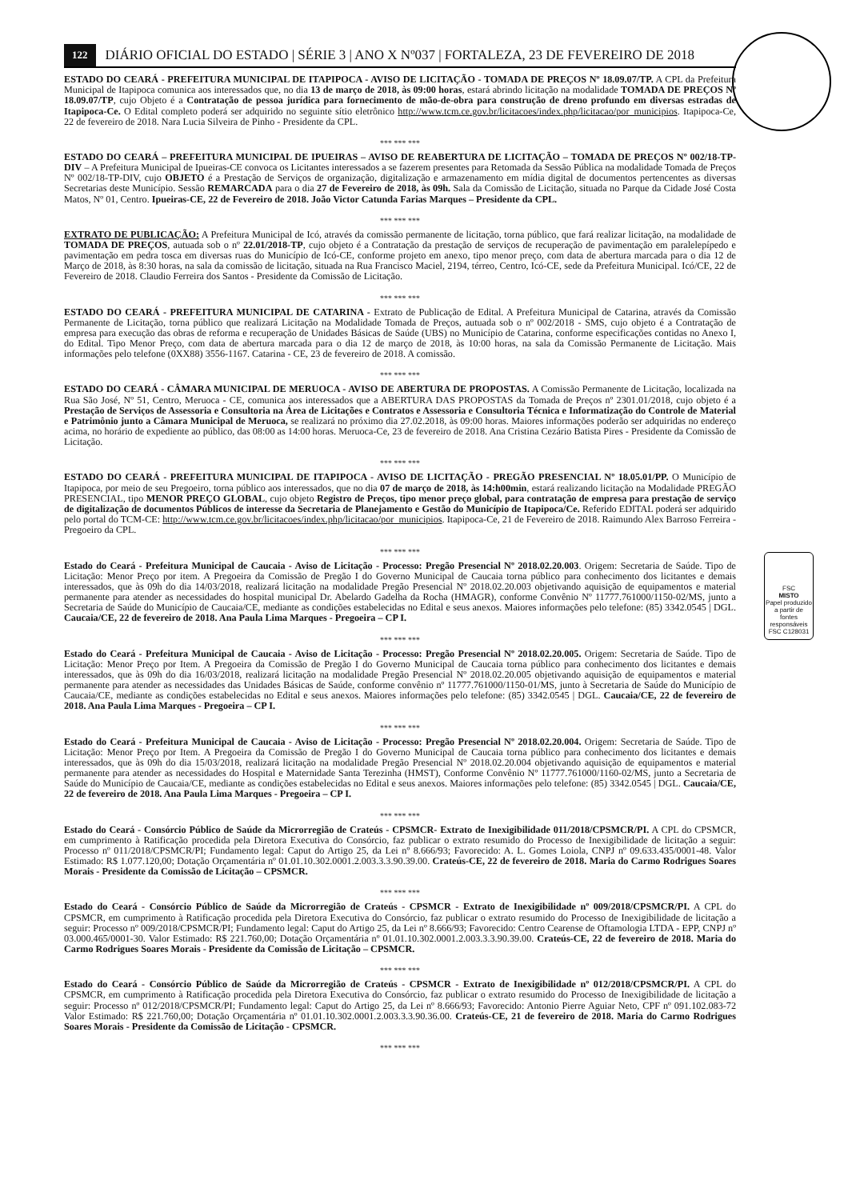FSC
MISTO
Papel produzido a partir de fontes responsáveis
FSC C128031
122 DIÁRIO OFICIAL DO ESTADO | SÉRIE 3 | ANO X Nº037 | FORTALEZA, 23 DE FEVEREIRO DE 2018
ESTADO DO CEARÁ - PREFEITURA MUNICIPAL DE ITAPIPOCA - AVISO DE LICITAÇÃO - TOMADA DE PREÇOS Nº 18.09.07/TP. A CPL da Prefeitura Municipal de Itapipoca comunica aos interessados que, no dia 13 de março de 2018, às 09:00 horas, estará abrindo licitação na modalidade TOMADA DE PREÇOS Nº 18.09.07/TP, cujo Objeto é a Contratação de pessoa jurídica para fornecimento de mão-de-obra para construção de dreno profundo em diversas estradas de Itapipoca-Ce. O Edital completo poderá ser adquirido no seguinte sítio eletrônico http://www.tcm.ce.gov.br/licitacoes/index.php/licitacao/por_municipios. Itapipoca-Ce, 22 de fevereiro de 2018. Nara Lucia Silveira de Pinho - Presidente da CPL.
*** *** ***
ESTADO DO CEARÁ – PREFEITURA MUNICIPAL DE IPUEIRAS – AVISO DE REABERTURA DE LICITAÇÃO – TOMADA DE PREÇOS Nº 002/18-TP-DIV – A Prefeitura Municipal de Ipueiras-CE convoca os Licitantes interessados a se fazerem presentes para Retomada da Sessão Pública na modalidade Tomada de Preços Nº 002/18-TP-DIV, cujo OBJETO é a Prestação de Serviços de organização, digitalização e armazenamento em mídia digital de documentos pertencentes as diversas Secretarias deste Município. Sessão REMARCADA para o dia 27 de Fevereiro de 2018, às 09h. Sala da Comissão de Licitação, situada no Parque da Cidade José Costa Matos, Nº 01, Centro. Ipueiras-CE, 22 de Fevereiro de 2018. João Victor Catunda Farias Marques – Presidente da CPL.
*** *** ***
EXTRATO DE PUBLICAÇÃO: A Prefeitura Municipal de Icó, através da comissão permanente de licitação, torna público, que fará realizar licitação, na modalidade de TOMADA DE PREÇOS, autuada sob o nº 22.01/2018-TP, cujo objeto é a Contratação da prestação de serviços de recuperação de pavimentação em paralelepípedo e pavimentação em pedra tosca em diversas ruas do Município de Icó-CE, conforme projeto em anexo, tipo menor preço, com data de abertura marcada para o dia 12 de Março de 2018, às 8:30 horas, na sala da comissão de licitação, situada na Rua Francisco Maciel, 2194, térreo, Centro, Icó-CE, sede da Prefeitura Municipal. Icó/CE, 22 de Fevereiro de 2018. Claudio Ferreira dos Santos - Presidente da Comissão de Licitação.
*** *** ***
ESTADO DO CEARÁ - PREFEITURA MUNICIPAL DE CATARINA - Extrato de Publicação de Edital. A Prefeitura Municipal de Catarina, através da Comissão Permanente de Licitação, torna público que realizará Licitação na Modalidade Tomada de Preços, autuada sob o nº 002/2018 - SMS, cujo objeto é a Contratação de empresa para execução das obras de reforma e recuperação de Unidades Básicas de Saúde (UBS) no Município de Catarina, conforme especificações contidas no Anexo I, do Edital. Tipo Menor Preço, com data de abertura marcada para o dia 12 de março de 2018, às 10:00 horas, na sala da Comissão Permanente de Licitação. Mais informações pelo telefone (0XX88) 3556-1167. Catarina - CE, 23 de fevereiro de 2018. A comissão.
*** *** ***
ESTADO DO CEARÁ - CÂMARA MUNICIPAL DE MERUOCA - AVISO DE ABERTURA DE PROPOSTAS. A Comissão Permanente de Licitação, localizada na Rua São José, Nº 51, Centro, Meruoca - CE, comunica aos interessados que a ABERTURA DAS PROPOSTAS da Tomada de Preços nº 2301.01/2018, cujo objeto é a Prestação de Serviços de Assessoria e Consultoria na Área de Licitações e Contratos e Assessoria e Consultoria Técnica e Informatização do Controle de Material e Patrimônio junto a Câmara Municipal de Meruoca, se realizará no próximo dia 27.02.2018, às 09:00 horas. Maiores informações poderão ser adquiridas no endereço acima, no horário de expediente ao público, das 08:00 as 14:00 horas. Meruoca-Ce, 23 de fevereiro de 2018. Ana Cristina Cezário Batista Pires - Presidente da Comissão de Licitação.
*** *** ***
ESTADO DO CEARÁ - PREFEITURA MUNICIPAL DE ITAPIPOCA - AVISO DE LICITAÇÃO - PREGÃO PRESENCIAL Nº 18.05.01/PP. O Município de Itapipoca, por meio de seu Pregoeiro, torna público aos interessados, que no dia 07 de março de 2018, às 14:h00min, estará realizando licitação na Modalidade PREGÃO PRESENCIAL, tipo MENOR PREÇO GLOBAL, cujo objeto Registro de Preços, tipo menor preço global, para contratação de empresa para prestação de serviço de digitalização de documentos Públicos de interesse da Secretaria de Planejamento e Gestão do Município de Itapipoca/Ce. Referido EDITAL poderá ser adquirido pelo portal do TCM-CE: http://www.tcm.ce.gov.br/licitacoes/index.php/licitacao/por_municipios. Itapipoca-Ce, 21 de Fevereiro de 2018. Raimundo Alex Barroso Ferreira - Pregoeiro da CPL.
*** *** ***
Estado do Ceará - Prefeitura Municipal de Caucaia - Aviso de Licitação - Processo: Pregão Presencial Nº 2018.02.20.003. Origem: Secretaria de Saúde. Tipo de Licitação: Menor Preço por item. A Pregoeira da Comissão de Pregão I do Governo Municipal de Caucaia torna público para conhecimento dos licitantes e demais interessados, que às 09h do dia 14/03/2018, realizará licitação na modalidade Pregão Presencial Nº 2018.02.20.003 objetivando aquisição de equipamentos e material permanente para atender as necessidades do hospital municipal Dr. Abelardo Gadelha da Rocha (HMAGR), conforme Convênio Nº 11777.761000/1150-02/MS, junto a Secretaria de Saúde do Município de Caucaia/CE, mediante as condições estabelecidas no Edital e seus anexos. Maiores informações pelo telefone: (85) 3342.0545 | DGL. Caucaia/CE, 22 de fevereiro de 2018. Ana Paula Lima Marques - Pregoeira – CP I.
*** *** ***
Estado do Ceará - Prefeitura Municipal de Caucaia - Aviso de Licitação - Processo: Pregão Presencial Nº 2018.02.20.005. Origem: Secretaria de Saúde. Tipo de Licitação: Menor Preço por Item. A Pregoeira da Comissão de Pregão I do Governo Municipal de Caucaia torna público para conhecimento dos licitantes e demais interessados, que às 09h do dia 16/03/2018, realizará licitação na modalidade Pregão Presencial Nº 2018.02.20.005 objetivando aquisição de equipamentos e material permanente para atender as necessidades das Unidades Básicas de Saúde, conforme convênio nº 11777.761000/1150-01/MS, junto à Secretaria de Saúde do Município de Caucaia/CE, mediante as condições estabelecidas no Edital e seus anexos. Maiores informações pelo telefone: (85) 3342.0545 | DGL. Caucaia/CE, 22 de fevereiro de 2018. Ana Paula Lima Marques - Pregoeira – CP I.
*** *** ***
Estado do Ceará - Prefeitura Municipal de Caucaia - Aviso de Licitação - Processo: Pregão Presencial Nº 2018.02.20.004. Origem: Secretaria de Saúde. Tipo de Licitação: Menor Preço por Item. A Pregoeira da Comissão de Pregão I do Governo Municipal de Caucaia torna público para conhecimento dos licitantes e demais interessados, que às 09h do dia 15/03/2018, realizará licitação na modalidade Pregão Presencial Nº 2018.02.20.004 objetivando aquisição de equipamentos e material permanente para atender as necessidades do Hospital e Maternidade Santa Terezinha (HMST), Conforme Convênio Nº 11777.761000/1160-02/MS, junto a Secretaria de Saúde do Município de Caucaia/CE, mediante as condições estabelecidas no Edital e seus anexos. Maiores informações pelo telefone: (85) 3342.0545 | DGL. Caucaia/CE, 22 de fevereiro de 2018. Ana Paula Lima Marques - Pregoeira – CP I.
*** *** ***
Estado do Ceará - Consórcio Público de Saúde da Microrregião de Crateús - CPSMCR- Extrato de Inexigibilidade 011/2018/CPSMCR/PI. A CPL do CPSMCR, em cumprimento à Ratificação procedida pela Diretora Executiva do Consórcio, faz publicar o extrato resumido do Processo de Inexigibilidade de licitação a seguir: Processo nº 011/2018/CPSMCR/PI; Fundamento legal: Caput do Artigo 25, da Lei nº 8.666/93; Favorecido: A. L. Gomes Loiola, CNPJ nº 09.633.435/0001-48. Valor Estimado: R$ 1.077.120,00; Dotação Orçamentária nº 01.01.10.302.0001.2.003.3.3.90.39.00. Crateús-CE, 22 de fevereiro de 2018. Maria do Carmo Rodrigues Soares Morais - Presidente da Comissão de Licitação – CPSMCR.
*** *** ***
Estado do Ceará - Consórcio Público de Saúde da Microrregião de Crateús - CPSMCR - Extrato de Inexigibilidade nº 009/2018/CPSMCR/PI. A CPL do CPSMCR, em cumprimento à Ratificação procedida pela Diretora Executiva do Consórcio, faz publicar o extrato resumido do Processo de Inexigibilidade de licitação a seguir: Processo nº 009/2018/CPSMCR/PI; Fundamento legal: Caput do Artigo 25, da Lei nº 8.666/93; Favorecido: Centro Cearense de Oftamologia LTDA - EPP, CNPJ nº 03.000.465/0001-30. Valor Estimado: R$ 221.760,00; Dotação Orçamentária nº 01.01.10.302.0001.2.003.3.3.90.39.00. Crateús-CE, 22 de fevereiro de 2018. Maria do Carmo Rodrigues Soares Morais - Presidente da Comissão de Licitação – CPSMCR.
*** *** ***
Estado do Ceará - Consórcio Público de Saúde da Microrregião de Crateús - CPSMCR - Extrato de Inexigibilidade nº 012/2018/CPSMCR/PI. A CPL do CPSMCR, em cumprimento à Ratificação procedida pela Diretora Executiva do Consórcio, faz publicar o extrato resumido do Processo de Inexigibilidade de licitação a seguir: Processo nº 012/2018/CPSMCR/PI; Fundamento legal: Caput do Artigo 25, da Lei nº 8.666/93; Favorecido: Antonio Pierre Aguiar Neto, CPF nº 091.102.083-72 Valor Estimado: R$ 221.760,00; Dotação Orçamentária nº 01.01.10.302.0001.2.003.3.3.90.36.00. Crateús-CE, 21 de fevereiro de 2018. Maria do Carmo Rodrigues Soares Morais - Presidente da Comissão de Licitação - CPSMCR.
*** *** ***